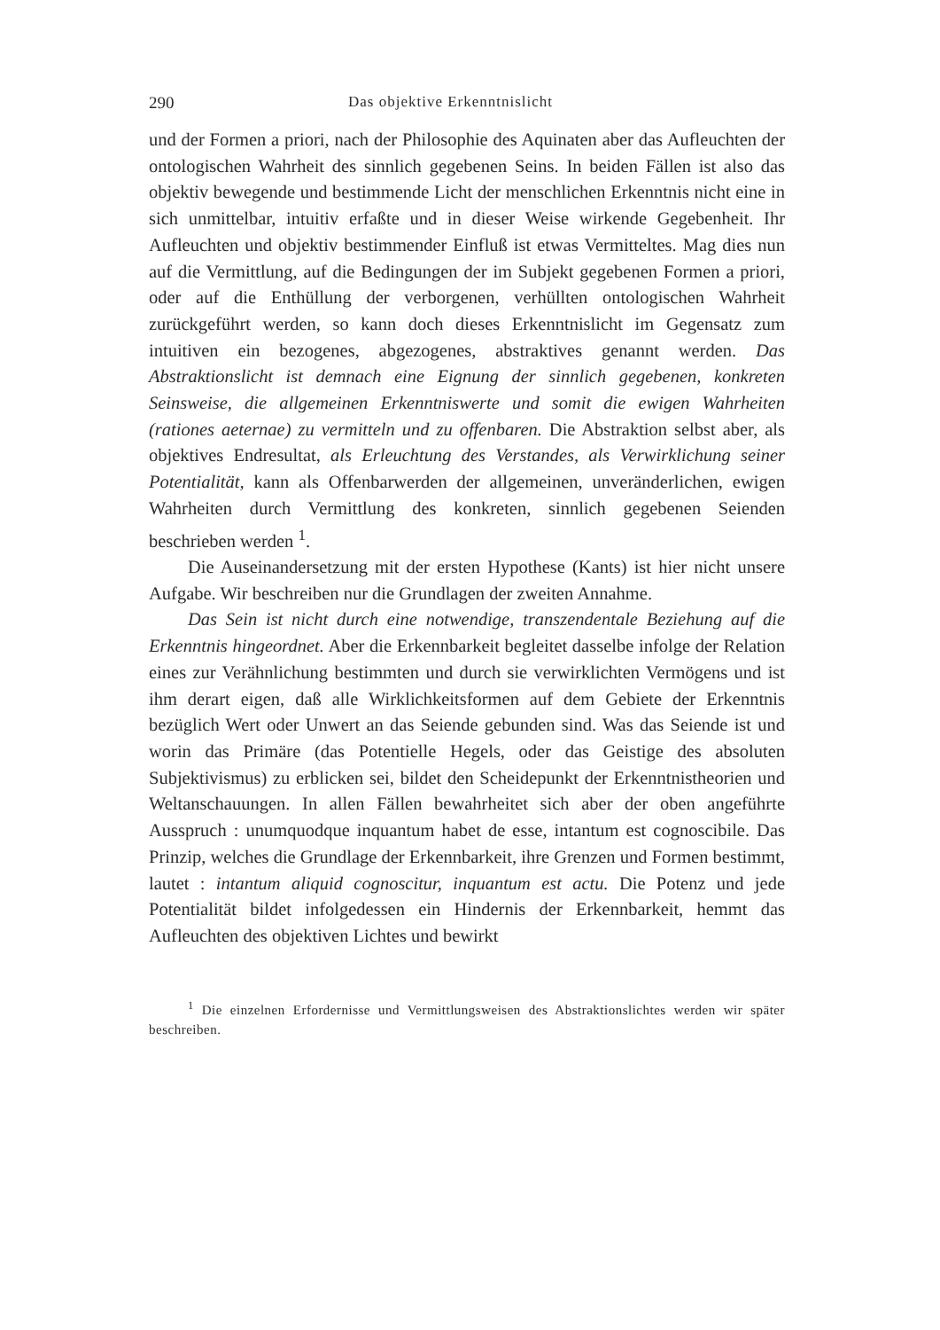290 Das objektive Erkenntnislicht
und der Formen a priori, nach der Philosophie des Aquinaten aber das Aufleuchten der ontologischen Wahrheit des sinnlich gegebenen Seins. In beiden Fällen ist also das objektiv bewegende und bestimmende Licht der menschlichen Erkenntnis nicht eine in sich unmittelbar, intuitiv erfaßte und in dieser Weise wirkende Gegebenheit. Ihr Aufleuchten und objektiv bestimmender Einfluß ist etwas Vermitteltes. Mag dies nun auf die Vermittlung, auf die Bedingungen der im Subjekt gegebenen Formen a priori, oder auf die Enthüllung der verborgenen, verhüllten ontologischen Wahrheit zurückgeführt werden, so kann doch dieses Erkenntnislicht im Gegensatz zum intuitiven ein bezogenes, abgezogenes, abstraktives genannt werden. Das Abstraktionslicht ist demnach eine Eignung der sinnlich gegebenen, konkreten Seinsweise, die allgemeinen Erkenntniswerte und somit die ewigen Wahrheiten (rationes aeternae) zu vermitteln und zu offenbaren. Die Abstraktion selbst aber, als objektives Endresultat, als Erleuchtung des Verstandes, als Verwirklichung seiner Potentialität, kann als Offenbarwerden der allgemeinen, unveränderlichen, ewigen Wahrheiten durch Vermittlung des konkreten, sinnlich gegebenen Seienden beschrieben werden <sup>1</sup>.
Die Auseinandersetzung mit der ersten Hypothese (Kants) ist hier nicht unsere Aufgabe. Wir beschreiben nur die Grundlagen der zweiten Annahme.
Das Sein ist nicht durch eine notwendige, transzendentale Beziehung auf die Erkenntnis hingeordnet. Aber die Erkennbarkeit begleitet dasselbe infolge der Relation eines zur Verähnlichung bestimmten und durch sie verwirklichten Vermögens und ist ihm derart eigen, daß alle Wirklichkeitsformen auf dem Gebiete der Erkenntnis bezüglich Wert oder Unwert an das Seiende gebunden sind. Was das Seiende ist und worin das Primäre (das Potentielle Hegels, oder das Geistige des absoluten Subjektivismus) zu erblicken sei, bildet den Scheidepunkt der Erkenntnistheorien und Weltanschauungen. In allen Fällen bewahrheitet sich aber der oben angeführte Ausspruch : unumquodque inquantum habet de esse, intantum est cognoscibile. Das Prinzip, welches die Grundlage der Erkennbarkeit, ihre Grenzen und Formen bestimmt, lautet : intantum aliquid cognoscitur, inquantum est actu. Die Potenz und jede Potentialität bildet infolgedessen ein Hindernis der Erkennbarkeit, hemmt das Aufleuchten des objektiven Lichtes und bewirkt
<sup>1</sup> Die einzelnen Erfordernisse und Vermittlungsweisen des Abstraktionslichtes werden wir später beschreiben.